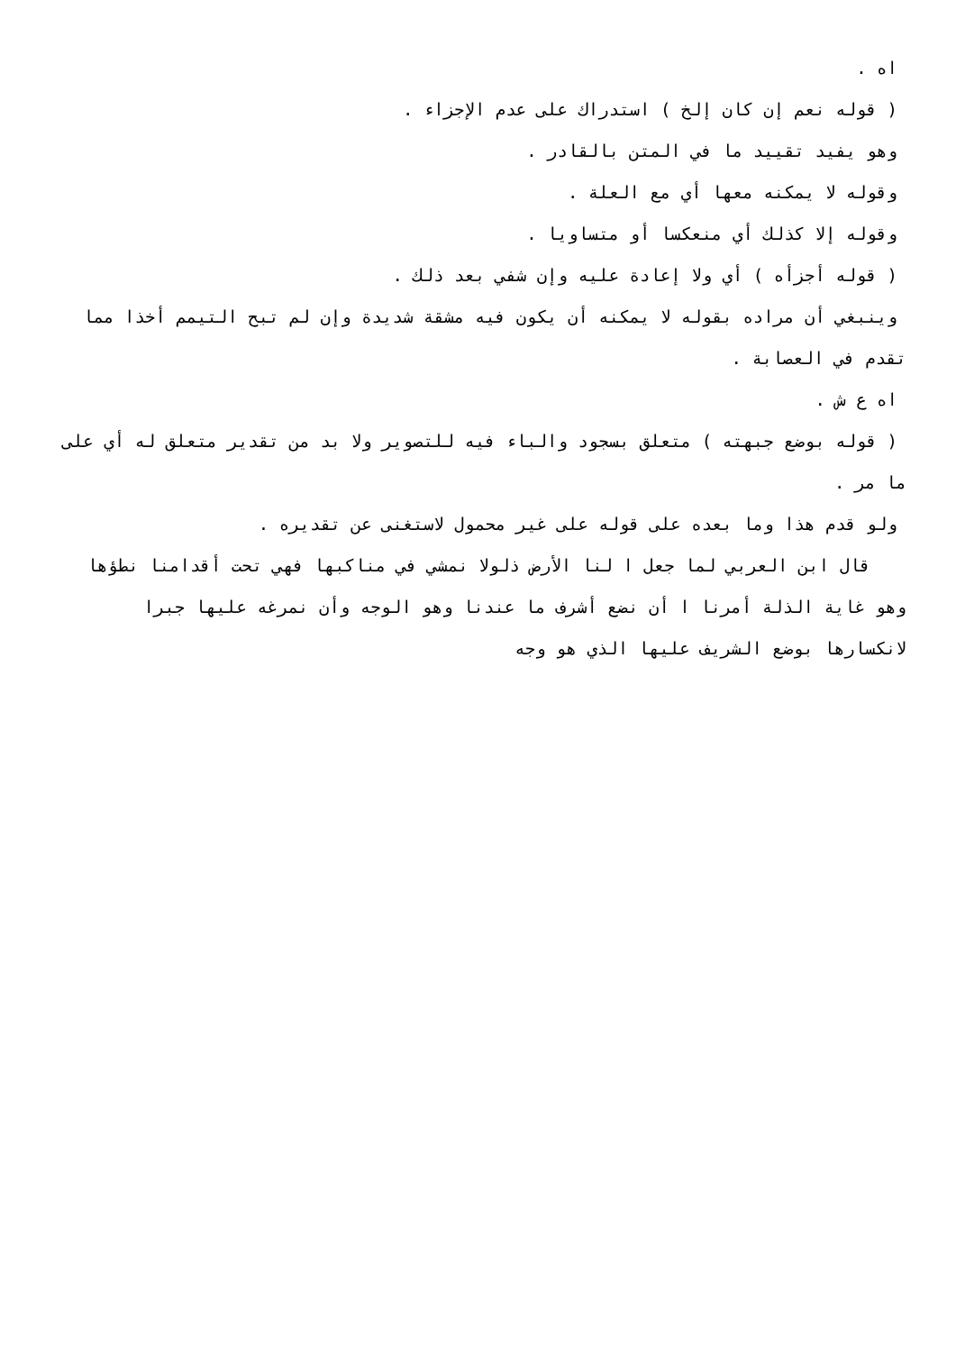اه .
( قوله نعم إن كان إلخ ) استدراك على عدم الإجزاء .
وهو يفيد تقييد ما في المتن بالقادر .
وقوله لا يمكنه معها أي مع العلة .
وقوله إلا كذلك أي منعكسا أو متساويا .
( قوله أجزأه ) أي ولا إعادة عليه وإن شفي بعد ذلك .
وينبغي أن مراده بقوله لا يمكنه أن يكون فيه مشقة شديدة وإن لم تبح التيمم أخذا مما
تقدم في العصابة .
اه ع ش .
( قوله بوضع جبهته ) متعلق بسجود والباء فيه للتصوير ولا بد من تقدير متعلق له أي على
ما مر .
ولو قدم هذا وما بعده على قوله على غير محمول لاستغنى عن تقديره .
قال ابن العربي لما جعل ا لنا الأرض ذلولا نمشي في مناكبها فهي تحت أقدامنا نطؤها
وهو غاية الذلة أمرنا ا أن نضع أشرف ما عندنا وهو الوجه وأن نمرغه عليها جبرا
لانكسارها بوضع الشريف عليها الذي هو وجه